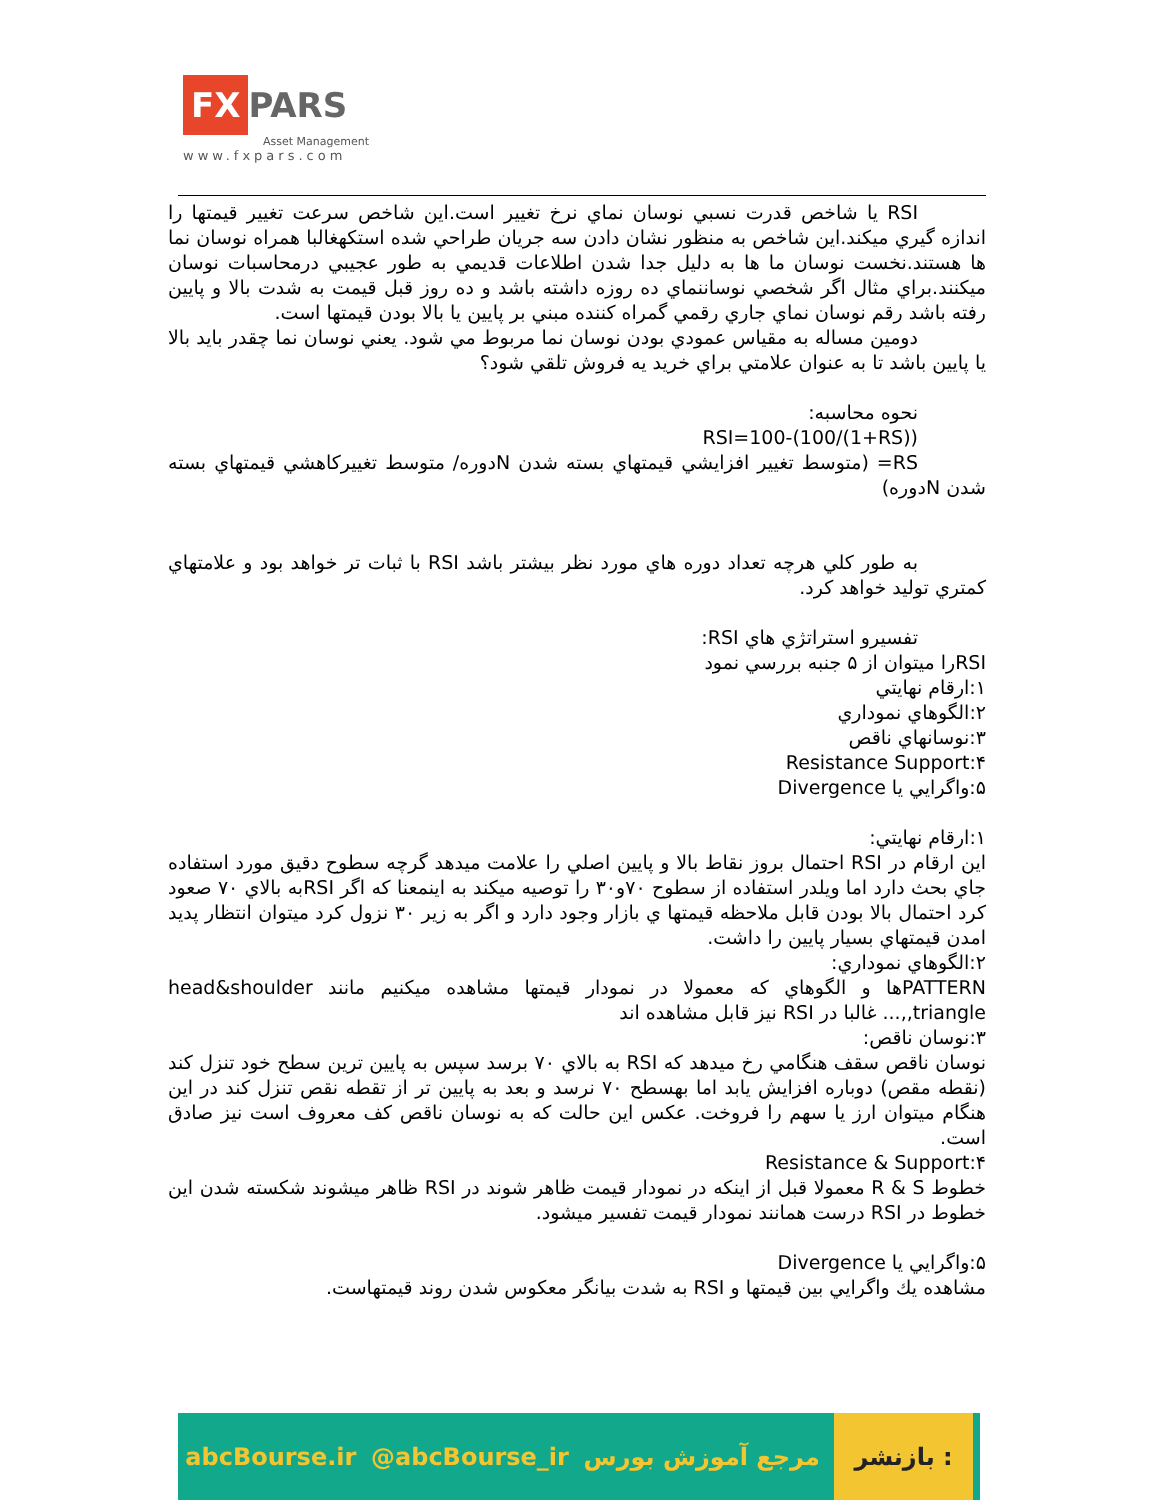FX PARS
Asset Management
www.fxpars.com
RSI يا شاخص قدرت نسبي نوسان نماي نرخ تغيير است.اين شاخص سرعت تغيير قيمتها را اندازه گيري ميكند.اين شاخص به منظور نشان دادن سه جريان طراحي شده استكهغالبا همراه نوسان نما ها هستند.نخست نوسان ما ها به دليل جدا شدن اطلاعات قديمي به طور عجيبي درمحاسبات نوسان ميكنند.براي مثال اگر شخصي نوساننماي ده روزه داشته باشد و ده روز قبل قيمت به شدت بالا و پايين رفته باشد رقم نوسان نماي جاري رقمي گمراه كننده مبني بر پايين يا بالا بودن قيمتها است.
دومين مساله به مقياس عمودي بودن نوسان نما مربوط مي شود. يعني نوسان نما چقدر بايد بالا يا پايين باشد تا به عنوان علامتي براي خريد يه فروش تلقي شود؟
نحوه محاسبه:
RSI=100-(100/(1+RS))
RS= (متوسط تغيير افزايشي قيمتهاي بسته شدن Nدوره/ متوسط تغييركاهشي قيمتهاي بسته شدن Nدوره)
به طور كلي هرچه تعداد دوره هاي مورد نظر بيشتر باشد RSI با ثبات تر خواهد بود و علامتهاي كمتري توليد خواهد كرد.
تفسيرو استراتژي هاي RSI:
RSIرا ميتوان از ۵ جنبه بررسي نمود
۱:ارقام نهايتي
۲:الگوهاي نموداري
۳:نوسانهاي ناقص
Resistance Support:۴
۵:واگرايي يا Divergence
۱:ارقام نهايتي:
اين ارقام در RSI احتمال بروز نقاط بالا و پايين اصلي را علامت ميدهد گرچه سطوح دقيق مورد استفاده جاي بحث دارد اما ويلدر استفاده از سطوح ۷۰و۳۰ را توصيه ميكند به اينمعنا كه اگر RSIبه بالاي ۷۰ صعود كرد احتمال بالا بودن قابل ملاحظه قيمتها ي بازار وجود دارد و اگر به زير ۳۰ نزول كرد ميتوان انتظار پديد امدن قيمتهاي بسيار پايين را داشت.
۲:الگوهاي نموداري:
PATTERNها و الگوهاي كه معمولا در نمودار قيمتها مشاهده ميكنيم مانند head&shoulder ,triangle,... غالبا در RSI نيز قابل مشاهده اند
۳:نوسان ناقص:
نوسان ناقص سقف هنگامي رخ ميدهد كه RSI به بالاي ۷۰ برسد سپس به پايين ترين سطح خود تنزل كند (نقطه مقص) دوباره افزايش يابد اما بهسطح ۷۰ نرسد و بعد به پايين تر از تقطه نقص تنزل كند در اين هنگام ميتوان ارز يا سهم را فروخت. عكس اين حالت كه به نوسان ناقص كف معروف است نيز صادق است.
Resistance & Support:۴
خطوط R & S معمولا قبل از اينكه در نمودار قيمت ظاهر شوند در RSI ظاهر ميشوند شكسته شدن اين خطوط در RSI درست همانند نمودار قيمت تفسير ميشود.
۵:واگرايي يا Divergence
مشاهده يك واگرايي بين قيمتها و RSI به شدت بيانگر معكوس شدن روند قيمتهاست.
abcBourse.ir @abcBourse_ir مرجع آموزش بورس بازنشر :